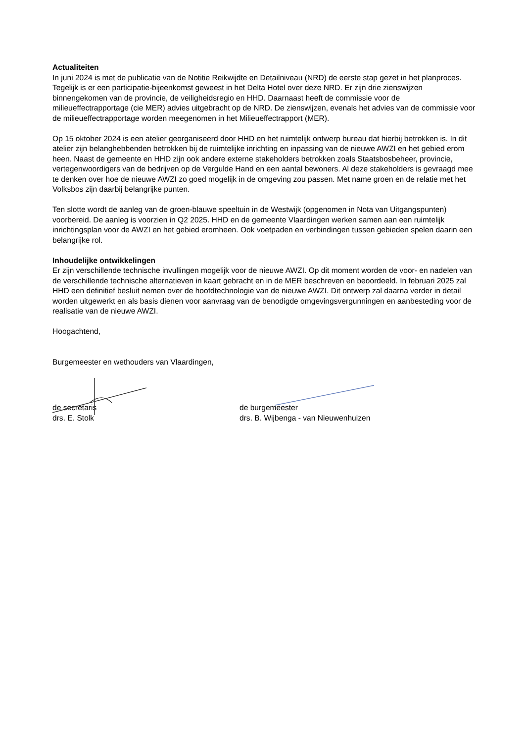Actualiteiten
In juni 2024 is met de publicatie van de Notitie Reikwijdte en Detailniveau (NRD) de eerste stap gezet in het planproces. Tegelijk is er een participatie-bijeenkomst geweest in het Delta Hotel over deze NRD. Er zijn drie zienswijzen binnengekomen van de provincie, de veiligheidsregio en HHD. Daarnaast heeft de commissie voor de milieueffectrapportage (cie MER) advies uitgebracht op de NRD. De zienswijzen, evenals het advies van de commissie voor de milieueffectrapportage worden meegenomen in het Milieueffectrapport (MER).
Op 15 oktober 2024 is een atelier georganiseerd door HHD en het ruimtelijk ontwerp bureau dat hierbij betrokken is. In dit atelier zijn belanghebbenden betrokken bij de ruimtelijke inrichting en inpassing van de nieuwe AWZI en het gebied erom heen. Naast de gemeente en HHD zijn ook andere externe stakeholders betrokken zoals Staatsbosbeheer, provincie, vertegenwoordigers van de bedrijven op de Vergulde Hand en een aantal bewoners. Al deze stakeholders is gevraagd mee te denken over hoe de nieuwe AWZI zo goed mogelijk in de omgeving zou passen. Met name groen en de relatie met het Volksbos zijn daarbij belangrijke punten.
Ten slotte wordt de aanleg van de groen-blauwe speeltuin in de Westwijk (opgenomen in Nota van Uitgangspunten) voorbereid. De aanleg is voorzien in Q2 2025. HHD en de gemeente Vlaardingen werken samen aan een ruimtelijk inrichtingsplan voor de AWZI en het gebied eromheen. Ook voetpaden en verbindingen tussen gebieden spelen daarin een belangrijke rol.
Inhoudelijke ontwikkelingen
Er zijn verschillende technische invullingen mogelijk voor de nieuwe AWZI. Op dit moment worden de voor- en nadelen van de verschillende technische alternatieven in kaart gebracht en in de MER beschreven en beoordeeld. In februari 2025 zal HHD een definitief besluit nemen over de hoofdtechnologie van de nieuwe AWZI. Dit ontwerp zal daarna verder in detail worden uitgewerkt en als basis dienen voor aanvraag van de benodigde omgevingsvergunningen en aanbesteding voor de realisatie van de nieuwe AWZI.
Hoogachtend,
Burgemeester en wethouders van Vlaardingen,
de secretaris
drs. E. Stolk
de burgemeester
drs. B. Wijbenga - van Nieuwenhuizen